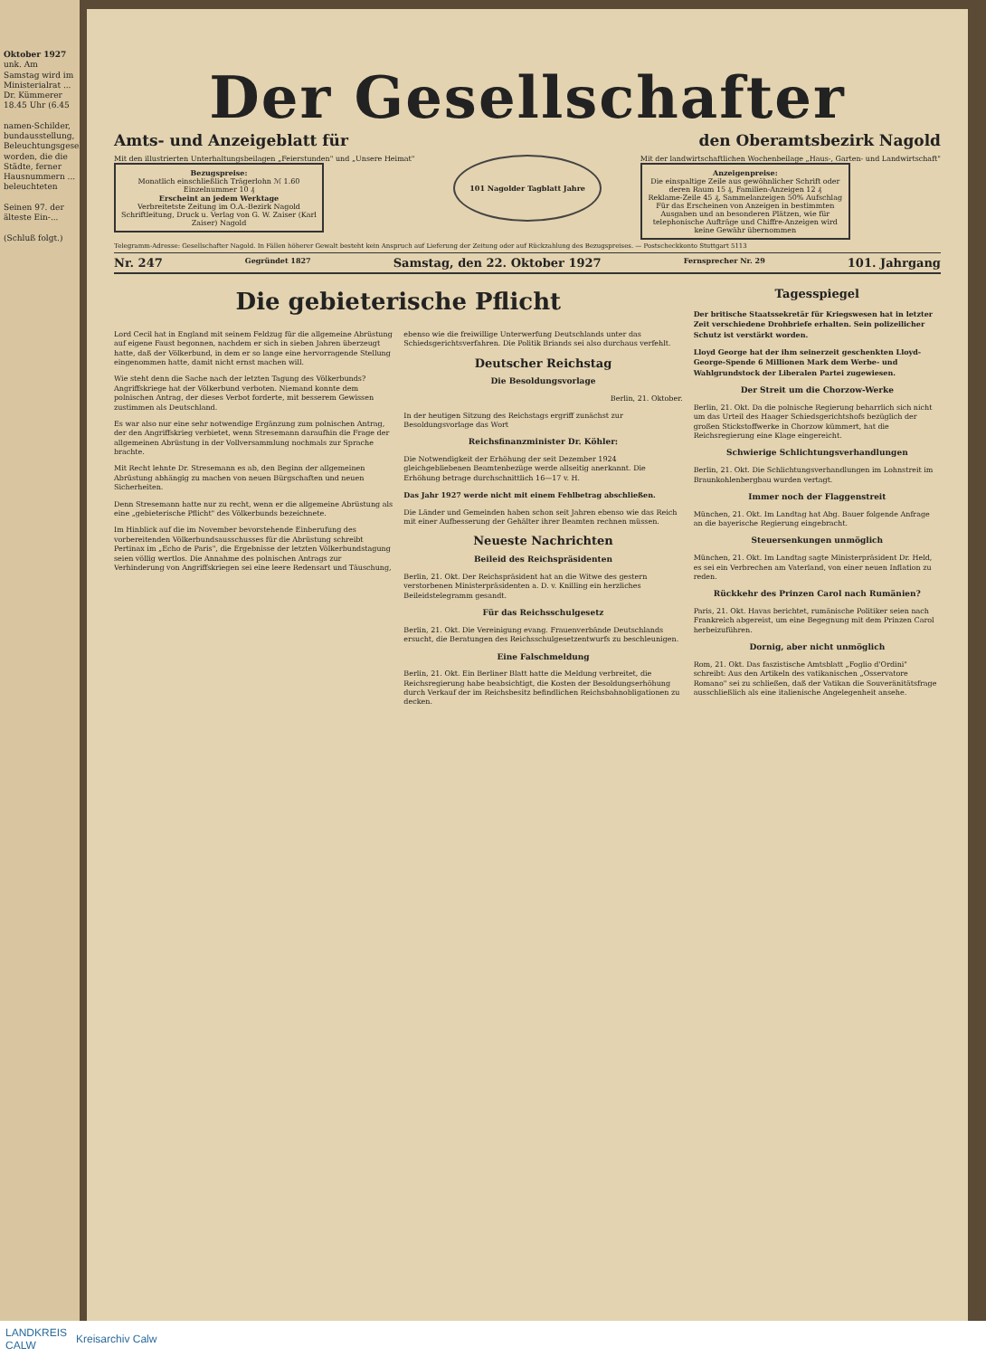Oktober 1927
unk. Am Samstag wird im Ministerialrat ... Dr. Kümmerer 18.45 Uhr (6.45
namen-Schilder, bundausstellung, Beleuchtungsgesell- worden, die die Städte, ferner Hausnummern ... beleuchteten
Seinen 97. der älteste Ein-...
(Schluß folgt.)
Der Gesellschafter
Amts- und Anzeigeblatt für den Oberamtsbezirk Nagold
Mit den illustrierten Unterhaltungsbeilagen „Feierstunden" und „Unsere Heimat"
Bezugspreise:
Monatlich einschließlich Trägerlohn ℳ 1.60 Einzelnummer 10 ₰
Erscheint an jedem Werktage
Verbreitetste Zeitung im O.A.-Bezirk Nagold
Schriftleitung, Druck u. Verlag von G. W. Zaiser (Karl Zaiser) Nagold
101 Nagolder Tagblatt Jahre
Mit der landwirtschaftlichen Wochenbeilage „Haus-, Garten- und Landwirtschaft"
Anzeigenpreise:
Die einspaltige Zeile aus gewöhnlicher Schrift oder deren Raum 15 ₰, Familien-Anzeigen 12 ₰
Reklame-Zeile 45 ₰, Sammelanzeigen 50% Aufschlag
Für das Erscheinen von Anzeigen in bestimmten Ausgaben und an besonderen Plätzen, wie für telephonische Aufträge und Chiffre-Anzeigen wird keine Gewähr übernommen
Telegramm-Adresse: Gesellschafter Nagold. In Fällen höherer Gewalt besteht kein Anspruch auf Lieferung der Zeitung oder auf Rückzahlung des Bezugspreises. — Postscheckkonto Stuttgart 5113
Nr. 247 Gegründet 1827 Samstag, den 22. Oktober 1927 Fernsprecher Nr. 29 101. Jahrgang
Die gebieterische Pflicht
Lord Cecil hat in England mit seinem Feldzug für die allgemeine Abrüstung auf eigene Faust begonnen, nachdem er sich in sieben Jahren überzeugt hatte, daß der Völkerbund, in dem er so lange eine hervorragende Stellung eingenommen hatte, damit nicht ernst machen will.
Wie steht denn die Sache nach der letzten Tagung des Völkerbunds? Angriffskriege hat der Völkerbund verboten. Niemand konnte dem polnischen Antrag, der dieses Verbot forderte, mit besserem Gewissen zustimmen als Deutschland.
Es war also nur eine sehr notwendige Ergänzung zum polnischen Antrag, der den Angriffskrieg verbietet, wenn Stresemann daraufhin die Frage der allgemeinen Abrüstung in der Vollversammlung nochmals zur Sprache brachte.
Mit Recht lehnte Dr. Stresemann es ab, den Beginn der allgemeinen Abrüstung abhängig zu machen von neuen Bürgschaften und neuen Sicherheiten.
Denn Stresemann hatte nur zu recht, wenn er die allgemeine Abrüstung als eine „gebieterische Pflicht" des Völkerbunds bezeichnete.
Im Hinblick auf die im November bevorstehende Einberufung des vorbereitenden Völkerbundsausschusses für die Abrüstung schreibt Pertinax im „Echo de Paris", die Ergebnisse der letzten Völkerbundstagung seien völlig wertlos. Die Annahme des polnischen Antrags zur Verhinderung von Angriffskriegen sei eine leere Redensart und Täuschung,
ebenso wie die freiwillige Unterwerfung Deutschlands unter das Schiedsgerichtsverfahren. Die Politik Briands sei also durchaus verfehlt.
Deutscher Reichstag
Die Besoldungsvorlage
Berlin, 21. Oktober.
In der heutigen Sitzung des Reichstags ergriff zunächst zur Besoldungsvorlage das Wort
Reichsfinanzminister Dr. Köhler:
Die Notwendigkeit der Erhöhung der seit Dezember 1924 gleichgebliebenen Beamtenbezüge werde allseitig anerkannt. Die Erhöhung betrage durchschnittlich 16—17 v. H.
Das Jahr 1927 werde nicht mit einem Fehlbetrag abschließen.
Die Länder und Gemeinden haben schon seit Jahren ebenso wie das Reich mit einer Aufbesserung der Gehälter ihrer Beamten rechnen müssen.
Neueste Nachrichten
Beileid des Reichspräsidenten
Berlin, 21. Okt. Der Reichspräsident hat an die Witwe des gestern verstorbenen Ministerpräsidenten a. D. v. Knilling ein herzliches Beileidstelegramm gesandt.
Für das Reichsschulgesetz
Berlin, 21. Okt. Die Vereinigung evang. Frauenverbände Deutschlands ersucht, die Beratungen des Reichsschulgesetzentwurfs zu beschleunigen.
Eine Falschmeldung
Berlin, 21. Okt. Ein Berliner Blatt hatte die Meldung verbreitet, die Reichsregierung habe beabsichtigt, die Kosten der Besoldungserhöhung durch Verkauf der im Reichsbesitz befindlichen Reichsbahnobligationen zu decken.
Tagesspiegel
Der britische Staatssekretär für Kriegswesen hat in letzter Zeit verschiedene Drohbriefe erhalten. Sein polizeilicher Schutz ist verstärkt worden.
Lloyd George hat der ihm seinerzeit geschenkten Lloyd-George-Spende 6 Millionen Mark dem Werbe- und Wahlgrundstock der Liberalen Partei zugewiesen.
Der Streit um die Chorzow-Werke
Berlin, 21. Okt. Da die polnische Regierung beharrlich sich nicht um das Urteil des Haager Schiedsgerichtshofs bezüglich der großen Stickstoffwerke in Chorzow kümmert, hat die Reichsregierung eine Klage eingereicht.
Schwierige Schlichtungsverhandlungen
Berlin, 21. Okt. Die Schlichtungsverhandlungen im Lohnstreit im Braunkohlenbergbau wurden vertagt.
Immer noch der Flaggenstreit
München, 21. Okt. Im Landtag hat Abg. Bauer folgende Anfrage an die bayerische Regierung eingebracht.
Steuersenkungen unmöglich
München, 21. Okt. Im Landtag sagte Ministerpräsident Dr. Held, es sei ein Verbrechen am Vaterland, von einer neuen Inflation zu reden.
Rückkehr des Prinzen Carol nach Rumänien?
Paris, 21. Okt. Havas berichtet, rumänische Politiker seien nach Frankreich abgereist, um eine Begegnung mit dem Prinzen Carol herbeizuführen.
Dornig, aber nicht unmöglich
Rom, 21. Okt. Das faszistische Amtsblatt „Foglio d'Ordini" schreibt: Aus den Artikeln des vatikanischen „Osservatore Romano" sei zu schließen, daß der Vatikan die Souveränitätsfrage ausschließlich als eine italienische Angelegenheit ansehe.
LANDKREIS
CALW Kreisarchiv Calw